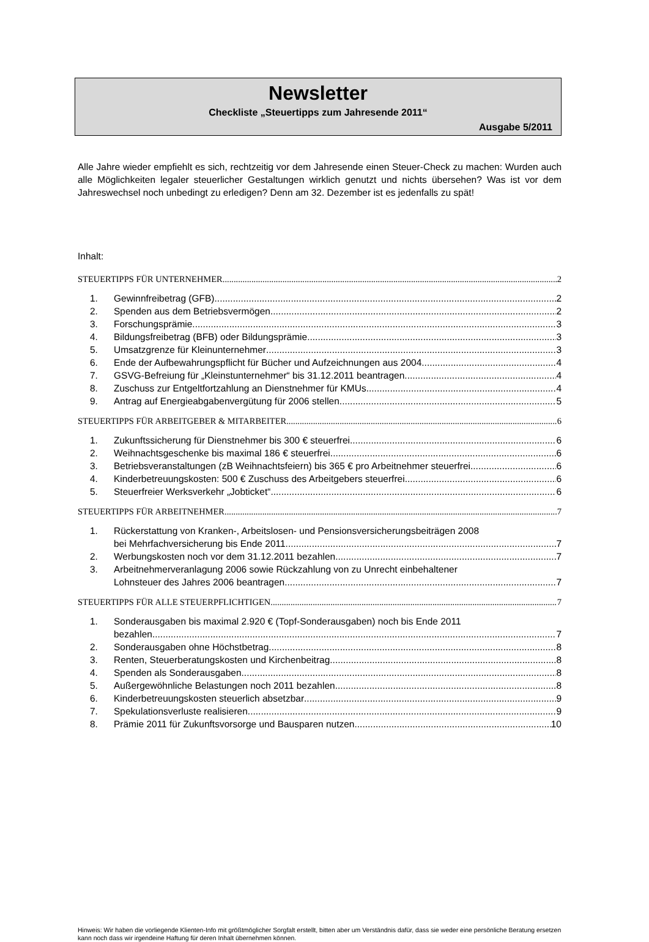Newsletter
Checkliste „Steuertipps zum Jahresende 2011“
Ausgabe 5/2011
Alle Jahre wieder empfiehlt es sich, rechtzeitig vor dem Jahresende einen Steuer-Check zu machen: Wurden auch alle Möglichkeiten legaler steuerlicher Gestaltungen wirklich genutzt und nichts übersehen? Was ist vor dem Jahreswechsel noch unbedingt zu erledigen? Denn am 32. Dezember ist es jedenfalls zu spät!
Inhalt:
STEUERTIPPS FÜR UNTERNEHMER 2
1. Gewinnfreibetrag (GFB) 2
2. Spenden aus dem Betriebsvermögen 2
3. Forschungsprämie 3
4. Bildungsfreibetrag (BFB) oder Bildungsprämie 3
5. Umsatzgrenze für Kleinunternehmer 3
6. Ende der Aufbewahrungspflicht für Bücher und Aufzeichnungen aus 2004 4
7. GSVG-Befreiung für „Kleinstunternehmer“ bis 31.12.2011 beantragen 4
8. Zuschuss zur Entgeltfortzahlung an Dienstnehmer für KMUs 4
9. Antrag auf Energieabgabenvergütung für 2006 stellen 5
STEUERTIPPS FÜR ARBEITGEBER & MITARBEITER 6
1. Zukunftssicherung für Dienstnehmer bis 300 € steuerfrei 6
2. Weihnachtsgeschenke bis maximal 186 € steuerfrei 6
3. Betriebsveranstaltungen (zB Weihnachtsfeiern) bis 365 € pro Arbeitnehmer steuerfrei 6
4. Kinderbetreuungskosten: 500 € Zuschuss des Arbeitgebers steuerfrei 6
5. Steuerfreier Werksverkehr „Jobticket“6
STEUERTIPPS FÜR ARBEITNEHMER 7
1. Rückerstattung von Kranken-, Arbeitslosen- und Pensionsversicherungsbeiträgen 2008
bei Mehrfachversicherung bis Ende 2011 7
2. Werbungskosten noch vor dem 31.12.2011 bezahlen 7
3. Arbeitnehmerveranlagung 2006 sowie Rückzahlung von zu Unrecht einbehaltener
Lohnsteuer des Jahres 2006 beantragen 7
STEUERTIPPS FÜR ALLE STEUERPFLICHTIGEN 7
1. Sonderausgaben bis maximal 2.920 € (Topf-Sonderausgaben) noch bis Ende 2011
bezahlen 7
2. Sonderausgaben ohne Höchstbetrag 8
3. Renten, Steuerberatungskosten und Kirchenbeitrag 8
4. Spenden als Sonderausgaben 8
5. Außergewöhnliche Belastungen noch 2011 bezahlen 8
6. Kinderbetreuungskosten steuerlich absetzbar 9
7. Spekulationsverluste realisieren 9
8. Prämie 2011 für Zukunftsvorsorge und Bausparen nutzen 10
Hinweis: Wir haben die vorliegende Klienten-Info mit größtmöglicher Sorgfalt erstellt, bitten aber um Verständnis dafür, dass sie weder eine persönliche Beratung ersetzen kann noch dass wir irgendeine Haftung für deren Inhalt übernehmen können.